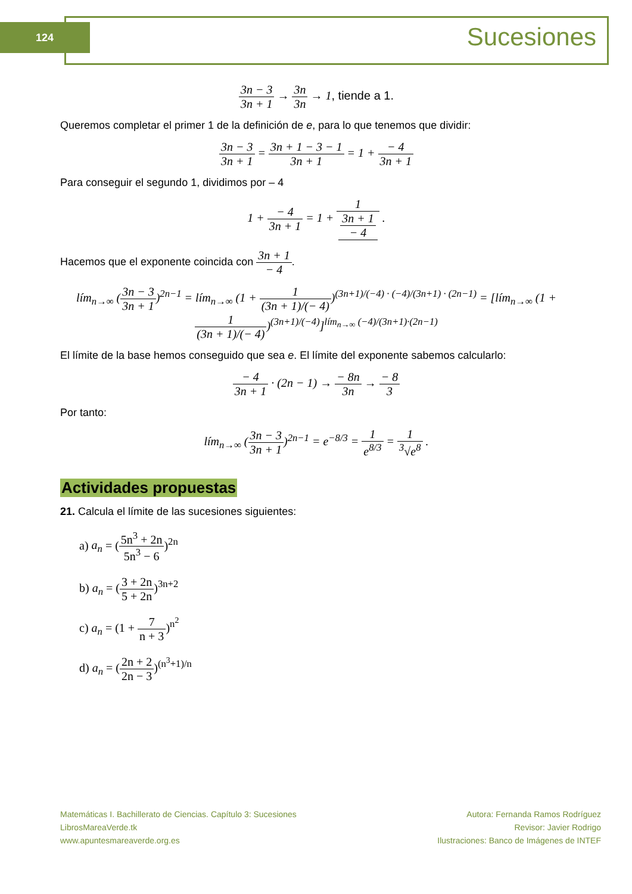124 Sucesiones
3n − 3 3n + 1 → 3n 3n → 1, tiende a 1.
Queremos completar el primer 1 de la definición de e, para lo que tenemos que dividir:
3n − 3 3n + 1 = 3n + 1 − 3 − 1 3n + 1 = 1 + − 4 3n + 1
Para conseguir el segundo 1, dividimos por – 4
1 + − 4 3n + 1 = 1 + 1 3n + 1
− 4 .
Hacemos que el exponente coincida con 3n + 1 − 4.
lím<sub>n→∞</sub> (3n − 3 3n + 1)<sup>2n−1</sup> = lím<sub>n→∞</sub> (1 + 1 (3n + 1)/(− 4))<sup>(3n+1)/(−4) · (−4)/(3n+1) · (2n−1)</sup> = [lím<sub>n→∞</sub> (1 + 1 (3n + 1)/(− 4))<sup>(3n+1)/(−4)</sup>]<sup>lím<sub>n→∞</sub> (−4)/(3n+1)·(2n−1)</sup>
El límite de la base hemos conseguido que sea e. El límite del exponente sabemos calcularlo:
− 4 3n + 1 · (2n − 1) → − 8n 3n → − 8 3
Por tanto:
lím<sub>n→∞</sub> (3n − 3 3n + 1)<sup>2n−1</sup> = e<sup>−8/3</sup> = 1 e<sup>8/3</sup> = 1<sup>3</sup>√e<sup>8</sup> .
Actividades propuestas
21. Calcula el límite de las sucesiones siguientes:
a) a<sub>n</sub> = (5n<sup>3</sup> + 2n 5n<sup>3</sup> − 6)<sup>2n</sup>
b) a<sub>n</sub> = (3 + 2n 5 + 2n)<sup>3n+2</sup>
c) a<sub>n</sub> = (1 + 7 n + 3)<sup>n<sup>2</sup></sup>
d) a<sub>n</sub> = (2n + 2 2n − 3)<sup>(n<sup>3</sup>+1)/n</sup>
Matemáticas I. Bachillerato de Ciencias. Capítulo 3: Sucesiones
LibrosMareaVerde.tk
www.apuntesmareaverde.org.es
Autora: Fernanda Ramos Rodríguez
Revisor: Javier Rodrigo
Ilustraciones: Banco de Imágenes de INTEF